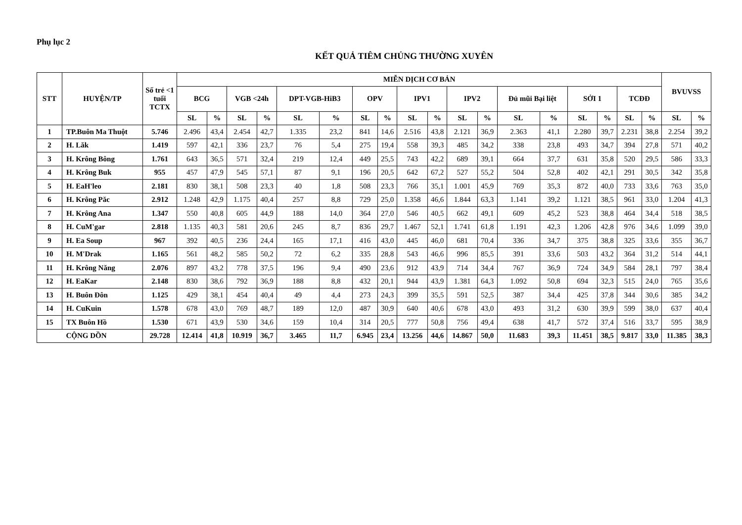Phụ lục 2
KẾT QUẢ TIÊM CHỦNG THƯỜNG XUYÊN
| STT | HUYỆN/TP | Số trẻ <1 tuổi TCTX | MIỄN DỊCH CƠ BẢN | | | | | | | | | | | | | | | | | | BVUVSS | |
| --- | --- | --- | --- | --- | --- | --- | --- | --- | --- | --- | --- | --- | --- | --- | --- | --- | --- | --- | --- | --- | --- | --- |
| | | | BCG | | VGB <24h | | DPT-VGB-HiB3 | | OPV | | IPV1 | | IPV2 | | Đủ mũi Bại liệt | | SỞI 1 | | TCĐĐ | | | |
| | | | SL | % | SL | % | SL | % | SL | % | SL | % | SL | % | SL | % | SL | % | SL | % | SL | % |
| 1 | TP.Buôn Ma Thuột | 5.746 | 2.496 | 43,4 | 2.454 | 42,7 | 1.335 | 23,2 | 841 | 14,6 | 2.516 | 43,8 | 2.121 | 36,9 | 2.363 | 41,1 | 2.280 | 39,7 | 2.231 | 38,8 | 2.254 | 39,2 |
| 2 | H. Lăk | 1.419 | 597 | 42,1 | 336 | 23,7 | 76 | 5,4 | 275 | 19,4 | 558 | 39,3 | 485 | 34,2 | 338 | 23,8 | 493 | 34,7 | 394 | 27,8 | 571 | 40,2 |
| 3 | H. Krông Bông | 1.761 | 643 | 36,5 | 571 | 32,4 | 219 | 12,4 | 449 | 25,5 | 743 | 42,2 | 689 | 39,1 | 664 | 37,7 | 631 | 35,8 | 520 | 29,5 | 586 | 33,3 |
| 4 | H. Krông Buk | 955 | 457 | 47,9 | 545 | 57,1 | 87 | 9,1 | 196 | 20,5 | 642 | 67,2 | 527 | 55,2 | 504 | 52,8 | 402 | 42,1 | 291 | 30,5 | 342 | 35,8 |
| 5 | H. EaH'leo | 2.181 | 830 | 38,1 | 508 | 23,3 | 40 | 1,8 | 508 | 23,3 | 766 | 35,1 | 1.001 | 45,9 | 769 | 35,3 | 872 | 40,0 | 733 | 33,6 | 763 | 35,0 |
| 6 | H. Krông Păc | 2.912 | 1.248 | 42,9 | 1.175 | 40,4 | 257 | 8,8 | 729 | 25,0 | 1.358 | 46,6 | 1.844 | 63,3 | 1.141 | 39,2 | 1.121 | 38,5 | 961 | 33,0 | 1.204 | 41,3 |
| 7 | H. Krông Ana | 1.347 | 550 | 40,8 | 605 | 44,9 | 188 | 14,0 | 364 | 27,0 | 546 | 40,5 | 662 | 49,1 | 609 | 45,2 | 523 | 38,8 | 464 | 34,4 | 518 | 38,5 |
| 8 | H. CuM'gar | 2.818 | 1.135 | 40,3 | 581 | 20,6 | 245 | 8,7 | 836 | 29,7 | 1.467 | 52,1 | 1.741 | 61,8 | 1.191 | 42,3 | 1.206 | 42,8 | 976 | 34,6 | 1.099 | 39,0 |
| 9 | H. Ea Soup | 967 | 392 | 40,5 | 236 | 24,4 | 165 | 17,1 | 416 | 43,0 | 445 | 46,0 | 681 | 70,4 | 336 | 34,7 | 375 | 38,8 | 325 | 33,6 | 355 | 36,7 |
| 10 | H. M'Drak | 1.165 | 561 | 48,2 | 585 | 50,2 | 72 | 6,2 | 335 | 28,8 | 543 | 46,6 | 996 | 85,5 | 391 | 33,6 | 503 | 43,2 | 364 | 31,2 | 514 | 44,1 |
| 11 | H. Krông Năng | 2.076 | 897 | 43,2 | 778 | 37,5 | 196 | 9,4 | 490 | 23,6 | 912 | 43,9 | 714 | 34,4 | 767 | 36,9 | 724 | 34,9 | 584 | 28,1 | 797 | 38,4 |
| 12 | H. EaKar | 2.148 | 830 | 38,6 | 792 | 36,9 | 188 | 8,8 | 432 | 20,1 | 944 | 43,9 | 1.381 | 64,3 | 1.092 | 50,8 | 694 | 32,3 | 515 | 24,0 | 765 | 35,6 |
| 13 | H. Buôn Đôn | 1.125 | 429 | 38,1 | 454 | 40,4 | 49 | 4,4 | 273 | 24,3 | 399 | 35,5 | 591 | 52,5 | 387 | 34,4 | 425 | 37,8 | 344 | 30,6 | 385 | 34,2 |
| 14 | H. CuKuin | 1.578 | 678 | 43,0 | 769 | 48,7 | 189 | 12,0 | 487 | 30,9 | 640 | 40,6 | 678 | 43,0 | 493 | 31,2 | 630 | 39,9 | 599 | 38,0 | 637 | 40,4 |
| 15 | TX Buôn Hồ | 1.530 | 671 | 43,9 | 530 | 34,6 | 159 | 10,4 | 314 | 20,5 | 777 | 50,8 | 756 | 49,4 | 638 | 41,7 | 572 | 37,4 | 516 | 33,7 | 595 | 38,9 |
| | CỘNG DỒN | 29.728 | 12.414 | 41,8 | 10.919 | 36,7 | 3.465 | 11,7 | 6.945 | 23,4 | 13.256 | 44,6 | 14.867 | 50,0 | 11.683 | 39,3 | 11.451 | 38,5 | 9.817 | 33,0 | 11.385 | 38,3 |